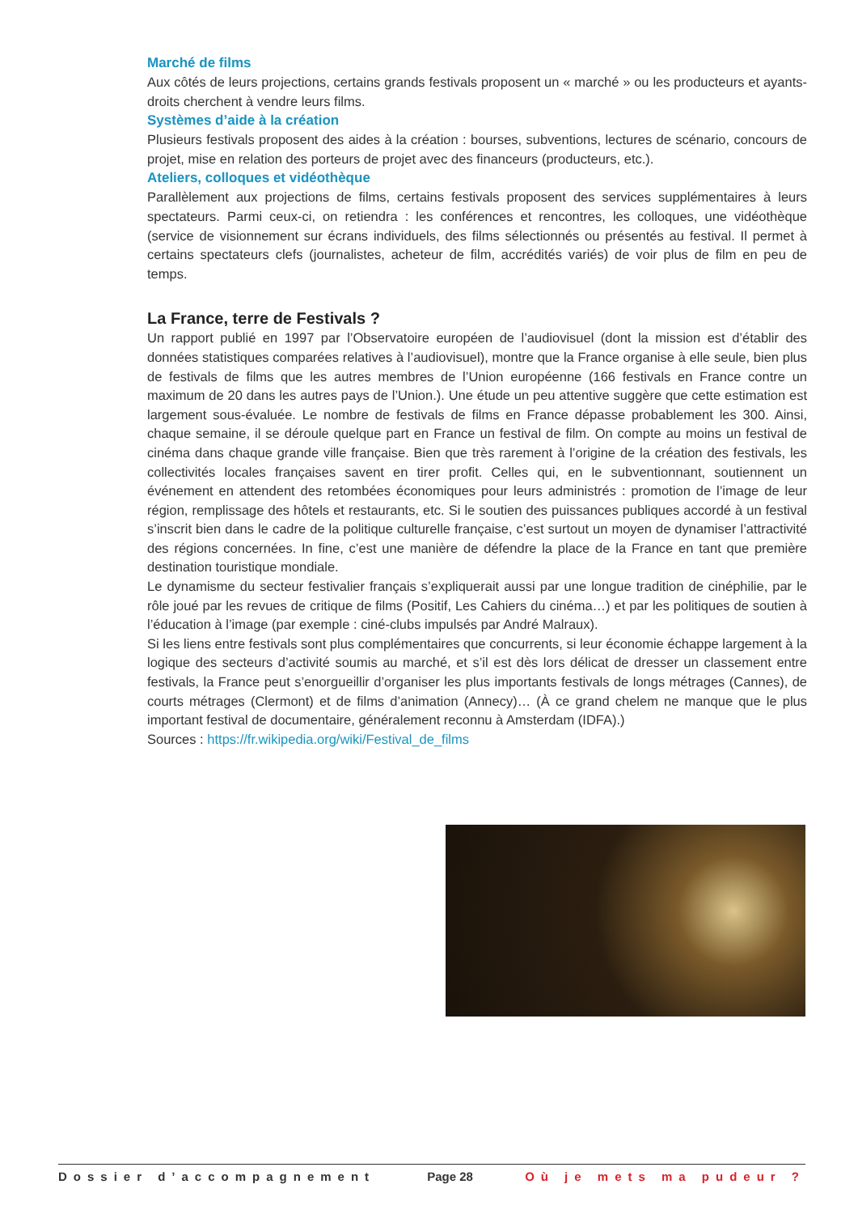Marché de films
Aux côtés de leurs projections, certains grands festivals proposent un « marché » ou les producteurs et ayants-droits cherchent à vendre leurs films.
Systèmes d’aide à la création
Plusieurs festivals proposent des aides à la création : bourses, subventions, lectures de scénario, concours de projet, mise en relation des porteurs de projet avec des financeurs (producteurs, etc.).
Ateliers, colloques et vidéothèque
Parallèlement aux projections de films, certains festivals proposent des services supplémentaires à leurs spectateurs. Parmi ceux-ci, on retiendra : les conférences et rencontres, les colloques, une vidéothèque (service de visionnement sur écrans individuels, des films sélectionnés ou présentés au festival. Il permet à certains spectateurs clefs (journalistes, acheteur de film, accrédités variés) de voir plus de film en peu de temps.
La France, terre de Festivals ?
Un rapport publié en 1997 par l’Observatoire européen de l’audiovisuel (dont la mission est d’établir des données statistiques comparées relatives à l’audiovisuel), montre que la France organise à elle seule, bien plus de festivals de films que les autres membres de l’Union européenne (166 festivals en France contre un maximum de 20 dans les autres pays de l’Union.). Une étude un peu attentive suggère que cette estimation est largement sous-évaluée. Le nombre de festivals de films en France dépasse probablement les 300. Ainsi, chaque semaine, il se déroule quelque part en France un festival de film. On compte au moins un festival de cinéma dans chaque grande ville française. Bien que très rarement à l’origine de la création des festivals, les collectivités locales françaises savent en tirer profit. Celles qui, en le subventionnant, soutiennent un événement en attendent des retombées économiques pour leurs administrés : promotion de l’image de leur région, remplissage des hôtels et restaurants, etc. Si le soutien des puissances publiques accordé à un festival s’inscrit bien dans le cadre de la politique culturelle française, c’est surtout un moyen de dynamiser l’attractivité des régions concernées. In fine, c’est une manière de défendre la place de la France en tant que première destination touristique mondiale.
Le dynamisme du secteur festivalier français s’expliquerait aussi par une longue tradition de cinéphilie, par le rôle joué par les revues de critique de films (Positif, Les Cahiers du cinéma…) et par les politiques de soutien à l’éducation à l’image (par exemple : ciné-clubs impulsés par André Malraux).
Si les liens entre festivals sont plus complémentaires que concurrents, si leur économie échappe largement à la logique des secteurs d’activité soumis au marché, et s’il est dès lors délicat de dresser un classement entre festivals, la France peut s’enorgueillir d’organiser les plus importants festivals de longs métrages (Cannes), de courts métrages (Clermont) et de films d’animation (Annecy)… (À ce grand chelem ne manque que le plus important festival de documentaire, généralement reconnu à Amsterdam (IDFA).)
Sources : https://fr.wikipedia.org/wiki/Festival_de_films
Dossier d’accompagnement Page 28 Où je mets ma pudeur ?